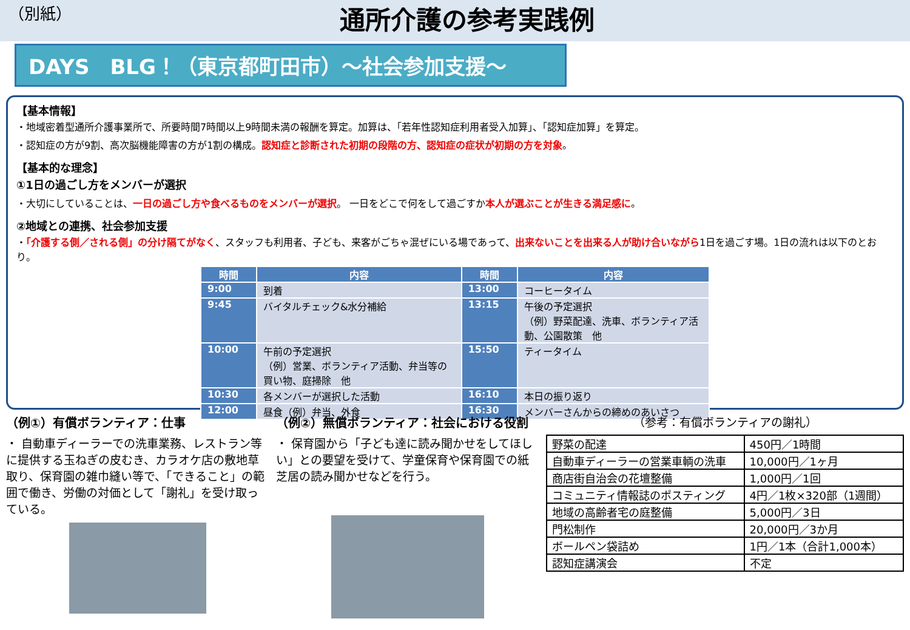（別紙）
通所介護の参考実践例
DAYS　BLG！（東京都町田市）～社会参加支援～
【基本情報】
・地域密着型通所介護事業所で、所要時間7時間以上9時間未満の報酬を算定。加算は、「若年性認知症利用者受入加算」、「認知症加算」を算定。
・認知症の方が9割、高次脳機能障害の方が1割の構成。認知症と診断された初期の段階の方、認知症の症状が初期の方を対象。
【基本的な理念】
①1日の過ごし方をメンバーが選択
・大切にしていることは、一日の過ごし方や食べるものをメンバーが選択。 一日をどこで何をして過ごすか本人が選ぶことが生きる満足感に。
②地域との連携、社会参加支援
・「介護する側／される側」の分け隔てがなく、スタッフも利用者、子ども、来客がごちゃ混ぜにいる場であって、出来ないことを出来る人が助け合いながら1日を過ごす場。1日の流れは以下のとおり。
| 時間 | 内容 | 時間 | 内容 |
| --- | --- | --- | --- |
| 9:00 | 到着 | 13:00 | コーヒータイム |
| 9:45 | バイタルチェック&水分補給 | 13:15 | 午後の予定選択 （例）野菜配達、洗車、ボランティア活動、公園散策 他 |
| 10:00 | 午前の予定選択 （例）営業、ボランティア活動、弁当等の買い物、庭掃除 他 | 15:50 | ティータイム |
| 10:30 | 各メンバーが選択した活動 | 16:10 | 本日の振り返り |
| 12:00 | 昼食（例）弁当、外食 | 16:30 | メンバーさんからの締めのあいさつ |
（例①）有償ボランティア：仕事
・ 自動車ディーラーでの洗車業務、レストラン等に提供する玉ねぎの皮むき、カラオケ店の敷地草取り、保育園の雑巾縫い等で、「できること」の範囲で働き、労働の対価として「謝礼」を受け取っている。
（例②）無償ボランティア：社会における役割
・ 保育園から「子ども達に読み聞かせをしてほしい」との要望を受けて、学童保育や保育園での紙芝居の読み聞かせなどを行う。
（参考：有償ボランティアの謝礼）
| 野菜の配達 | 450円／1時間 |
| 自動車ディーラーの営業車輌の洗車 | 10,000円／1ヶ月 |
| 商店街自治会の花壇整備 | 1,000円／1回 |
| コミュニティ情報誌のポスティング | 4円／1枚×320部（1週間） |
| 地域の高齢者宅の庭整備 | 5,000円／3日 |
| 門松制作 | 20,000円／3か月 |
| ボールペン袋詰め | 1円／1本（合計1,000本） |
| 認知症講演会 | 不定 |